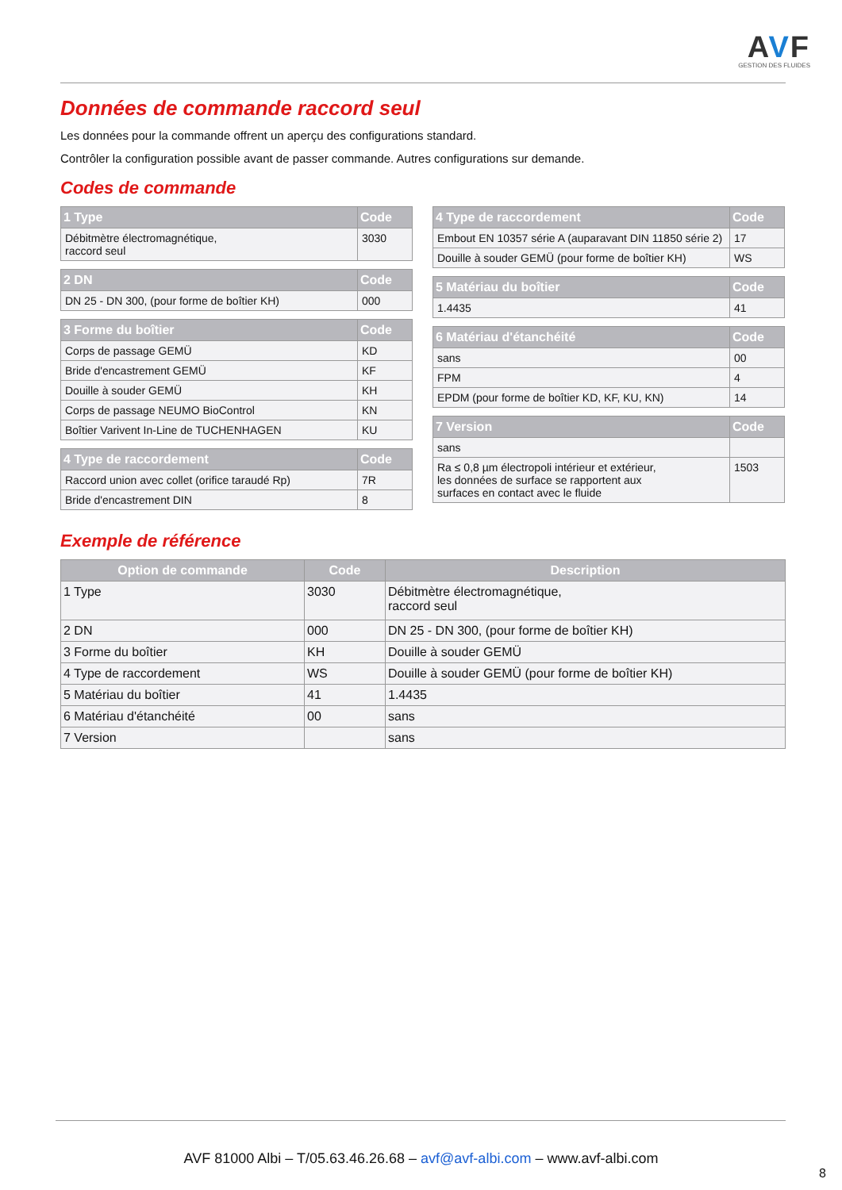AVF
GESTION DES FLUIDES
Données de commande raccord seul
Les données pour la commande offrent un aperçu des configurations standard.
Contrôler la configuration possible avant de passer commande. Autres configurations sur demande.
Codes de commande
| 1 Type | Code |
| --- | --- |
| Débitmètre électromagnétique, raccord seul | 3030 |
| 2 DN | Code |
| --- | --- |
| DN 25 - DN 300, (pour forme de boîtier KH) | 000 |
| 3 Forme du boîtier | Code |
| --- | --- |
| Corps de passage GEMÜ | KD |
| Bride d'encastrement GEMÜ | KF |
| Douille à souder GEMÜ | KH |
| Corps de passage NEUMO BioControl | KN |
| Boîtier Varivent In-Line de TUCHENHAGEN | KU |
| 4 Type de raccordement | Code |
| --- | --- |
| Raccord union avec collet (orifice taraudé Rp) | 7R |
| Bride d'encastrement DIN | 8 |
| 4 Type de raccordement | Code |
| --- | --- |
| Embout EN 10357 série A (auparavant DIN 11850 série 2) | 17 |
| Douille à souder GEMÜ (pour forme de boîtier KH) | WS |
| 5 Matériau du boîtier | Code |
| --- | --- |
| 1.4435 | 41 |
| 6 Matériau d'étanchéité | Code |
| --- | --- |
| sans | 00 |
| FPM | 4 |
| EPDM (pour forme de boîtier KD, KF, KU, KN) | 14 |
| 7 Version | Code |
| --- | --- |
| sans | |
| Ra ≤ 0,8 µm électropoli intérieur et extérieur, les données de surface se rapportent aux surfaces en contact avec le fluide | 1503 |
Exemple de référence
| Option de commande | Code | Description |
| --- | --- | --- |
| 1 Type | 3030 | Débitmètre électromagnétique, raccord seul |
| 2 DN | 000 | DN 25 - DN 300, (pour forme de boîtier KH) |
| 3 Forme du boîtier | KH | Douille à souder GEMÜ |
| 4 Type de raccordement | WS | Douille à souder GEMÜ (pour forme de boîtier KH) |
| 5 Matériau du boîtier | 41 | 1.4435 |
| 6 Matériau d'étanchéité | 00 | sans |
| 7 Version | | sans |
AVF 81000 Albi – T/05.63.46.26.68 – avf@avf-albi.com – www.avf-albi.com
8